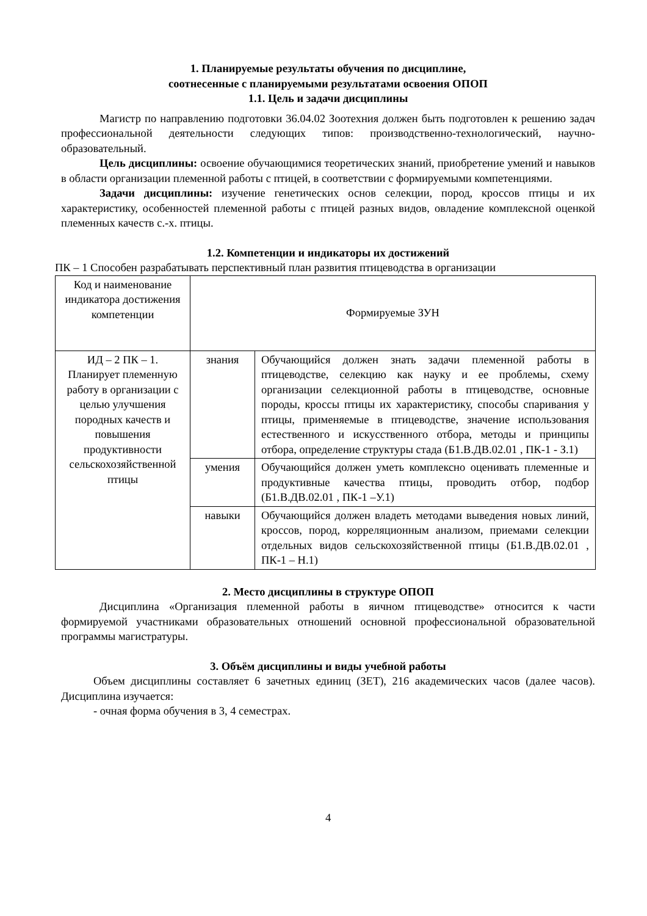1. Планируемые результаты обучения по дисциплине,
соотнесенные с планируемыми результатами освоения ОПОП
1.1. Цель и задачи дисциплины
Магистр по направлению подготовки 36.04.02 Зоотехния должен быть подготовлен к решению задач профессиональной деятельности следующих типов: производственно-технологический, научно-образовательный.
Цель дисциплины: освоение обучающимися теоретических знаний, приобретение умений и навыков в области организации племенной работы с птицей, в соответствии с формируемыми компетенциями.
Задачи дисциплины: изучение генетических основ селекции, пород, кроссов птицы и их характеристику, особенностей племенной работы с птицей разных видов, овладение комплексной оценкой племенных качеств с.-х. птицы.
1.2. Компетенции и индикаторы их достижений
ПК – 1 Способен разрабатывать перспективный план развития птицеводства в организации
| Код и наименование индикатора достижения компетенции | Формируемые ЗУН | |
| ИД – 2 ПК – 1. Планирует племенную работу в организации с целью улучшения породных качеств и повышения продуктивности сельскохозяйственной птицы | знания | Обучающийся должен знать задачи племенной работы в птицеводстве, селекцию как науку и ее проблемы, схему организации селекционной работы в птицеводстве, основные породы, кроссы птицы их характеристику, способы спаривания у птицы, применяемые в птицеводстве, значение использования естественного и искусственного отбора, методы и принципы отбора, определение структуры стада (Б1.В.ДВ.02.01 , ПК-1 - З.1) |
| | умения | Обучающийся должен уметь комплексно оценивать племенные и продуктивные качества птицы, проводить отбор, подбор (Б1.В.ДВ.02.01 , ПК-1 –У.1) |
| | навыки | Обучающийся должен владеть методами выведения новых линий, кроссов, пород, корреляционным анализом, приемами селекции отдельных видов сельскохозяйственной птицы (Б1.В.ДВ.02.01 , ПК-1 – Н.1) |
2. Место дисциплины в структуре ОПОП
Дисциплина «Организация племенной работы в яичном птицеводстве» относится к части формируемой участниками образовательных отношений основной профессиональной образовательной программы магистратуры.
3. Объём дисциплины и виды учебной работы
Объем дисциплины составляет 6 зачетных единиц (ЗЕТ), 216 академических часов (далее часов). Дисциплина изучается:
- очная форма обучения в 3, 4 семестрах.
4